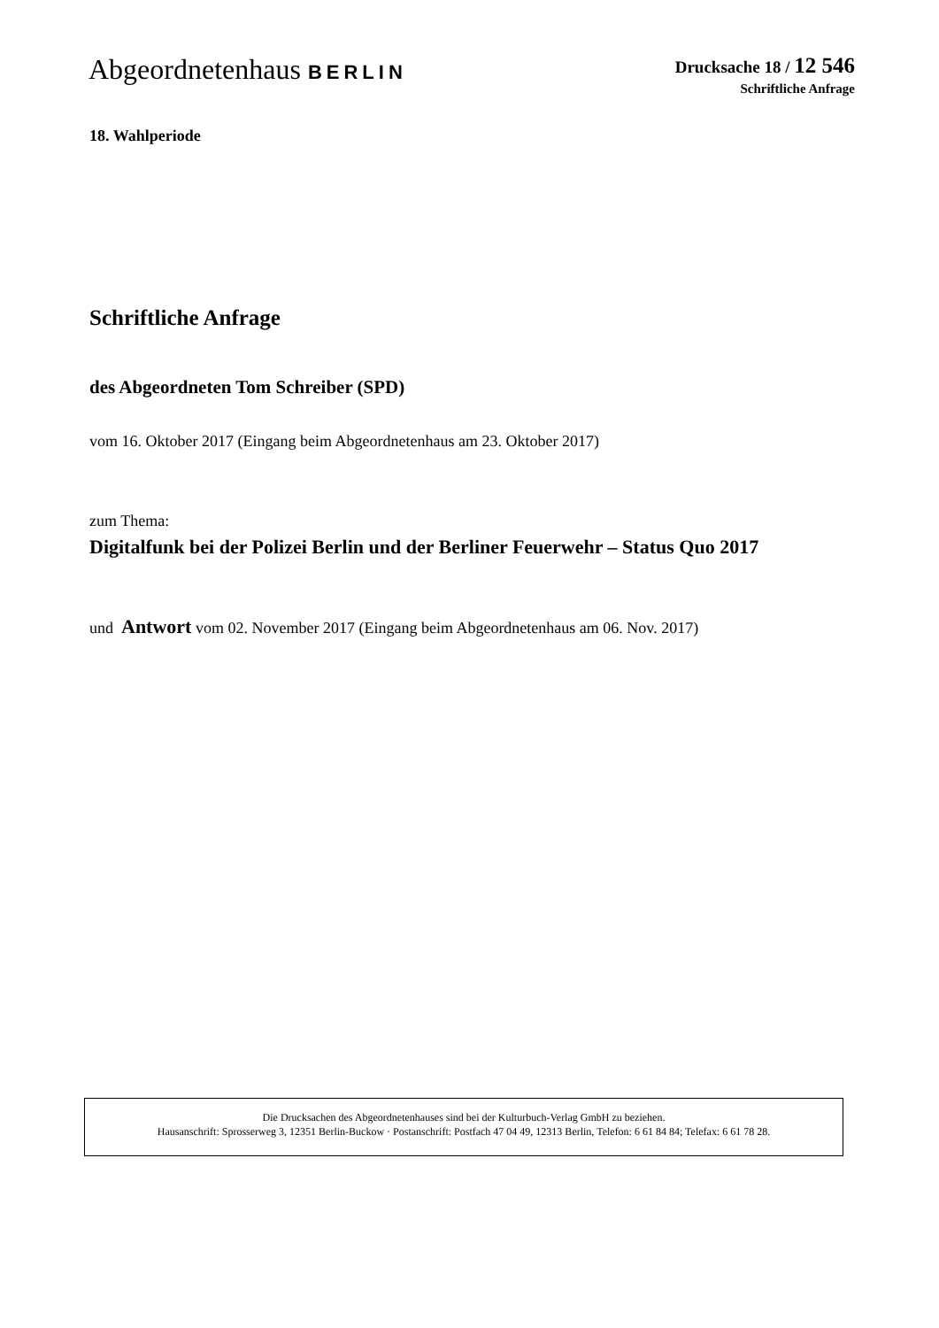Abgeordnetenhaus BERLIN
Drucksache 18 / 12 546
Schriftliche Anfrage
18. Wahlperiode
Schriftliche Anfrage
des Abgeordneten Tom Schreiber (SPD)
vom 16. Oktober 2017 (Eingang beim Abgeordnetenhaus am 23. Oktober 2017)
zum Thema:
Digitalfunk bei der Polizei Berlin und der Berliner Feuerwehr – Status Quo 2017
und Antwort vom 02. November 2017 (Eingang beim Abgeordnetenhaus am 06. Nov. 2017)
Die Drucksachen des Abgeordnetenhauses sind bei der Kulturbuch-Verlag GmbH zu beziehen.
Hausanschrift: Sprosserweg 3, 12351 Berlin-Buckow · Postanschrift: Postfach 47 04 49, 12313 Berlin, Telefon: 6 61 84 84; Telefax: 6 61 78 28.